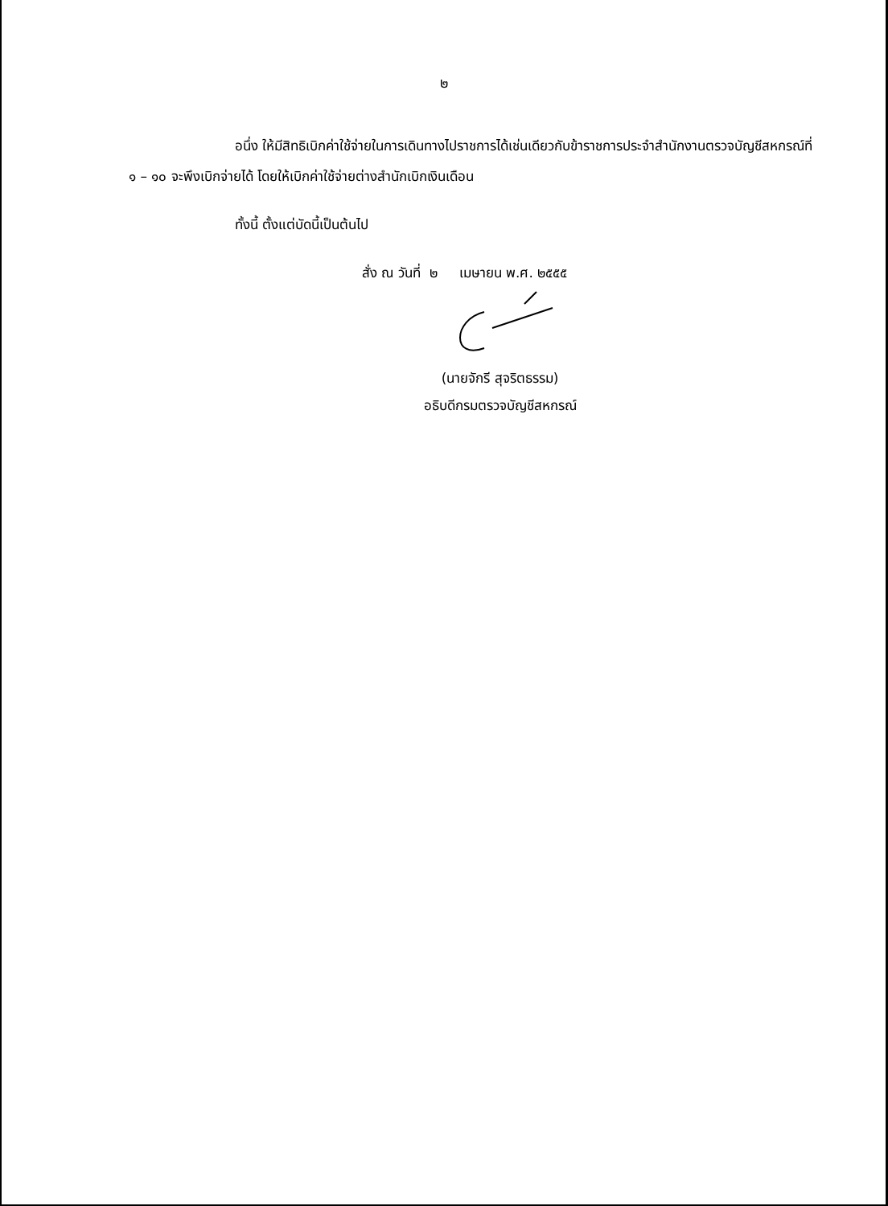๒
อนึ่ง ให้มีสิทธิเบิกค่าใช้จ่ายในการเดินทางไปราชการได้เช่นเดียวกับข้าราชการประจำสำนักงานตรวจบัญชีสหกรณ์ที่ ๑ – ๑๐ จะพึงเบิกจ่ายได้ โดยให้เบิกค่าใช้จ่ายต่างสำนักเบิกเงินเดือน
ทั้งนี้ ตั้งแต่บัดนี้เป็นต้นไป
สั่ง ณ วันที่ ๒ เมษายน พ.ศ. ๒๕๕๕
(นายจักรี สุจริตธรรม)
อธิบดีกรมตรวจบัญชีสหกรณ์